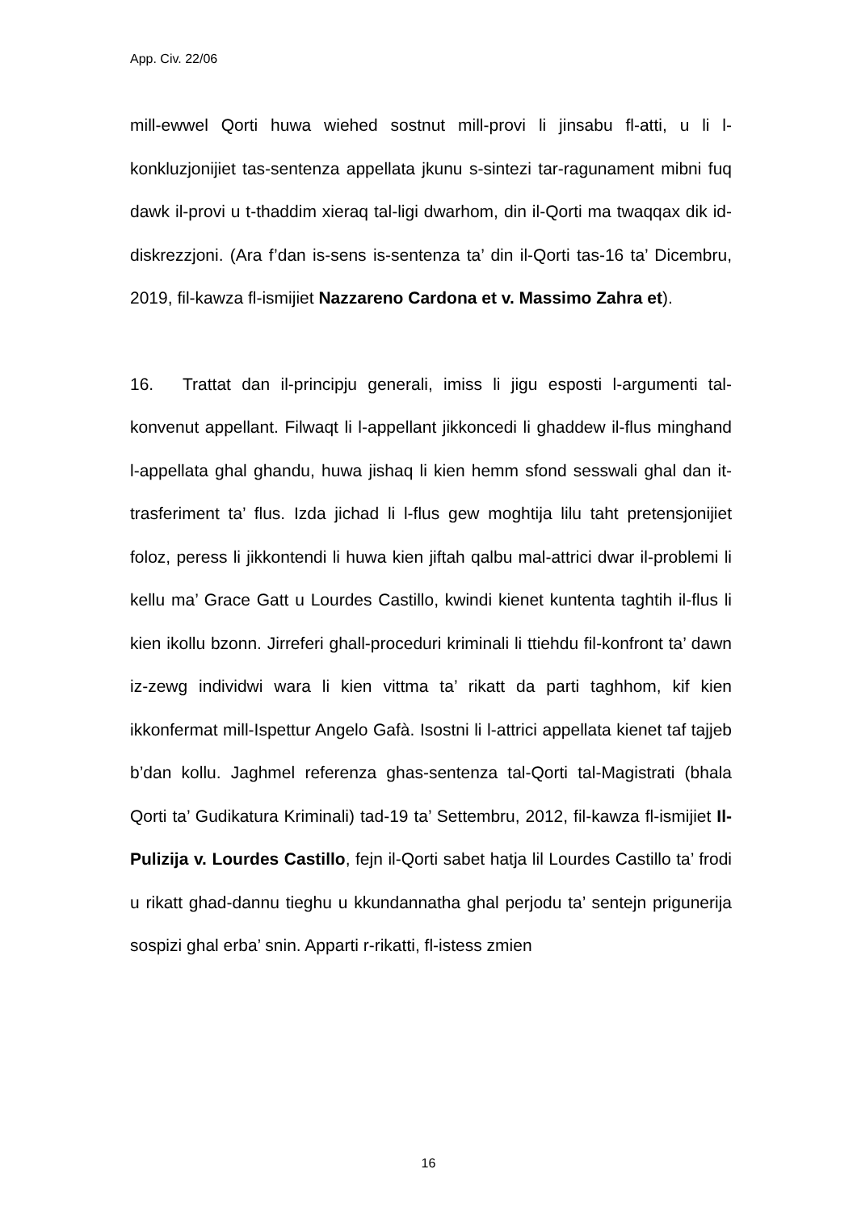App. Civ. 22/06
mill-ewwel Qorti huwa wiehed sostnut mill-provi li jinsabu fl-atti, u li l-konkluzjonijiet tas-sentenza appellata jkunu s-sintezi tar-ragunament mibni fuq dawk il-provi u t-thaddim xieraq tal-ligi dwarhom, din il-Qorti ma twaqqax dik id-diskrezzjoni. (Ara f’dan is-sens is-sentenza ta’ din il-Qorti tas-16 ta’ Dicembru, 2019, fil-kawza fl-ismijiet Nazzareno Cardona et v. Massimo Zahra et).
16. Trattat dan il-principju generali, imiss li jigu esposti l-argumenti tal-konvenut appellant. Filwaqt li l-appellant jikkoncedi li ghaddew il-flus minghand l-appellata ghal ghandu, huwa jishaq li kien hemm sfond sesswali ghal dan it-trasferiment ta’ flus. Izda jichad li l-flus gew moghtija lilu taht pretensjonijiet foloz, peress li jikkontendi li huwa kien jiftah qalbu mal-attrici dwar il-problemi li kellu ma’ Grace Gatt u Lourdes Castillo, kwindi kienet kuntenta taghtih il-flus li kien ikollu bzonn. Jirreferi ghall-proceduri kriminali li ttiehdu fil-konfront ta’ dawn iz-zewg individwi wara li kien vittma ta’ rikatt da parti taghhom, kif kien ikkonfermat mill-Ispettur Angelo Gafà. Isostni li l-attrici appellata kienet taf tajjeb b’dan kollu. Jaghmel referenza ghas-sentenza tal-Qorti tal-Magistrati (bhala Qorti ta’ Gudikatura Kriminali) tad-19 ta’ Settembru, 2012, fil-kawza fl-ismijiet Il-Pulizija v. Lourdes Castillo, fejn il-Qorti sabet hatja lil Lourdes Castillo ta’ frodi u rikatt ghad-dannu tieghu u kkundannatha ghal perjodu ta’ sentejn prigunerija sospizi ghal erba’ snin. Apparti r-rikatti, fl-istess zmien
16